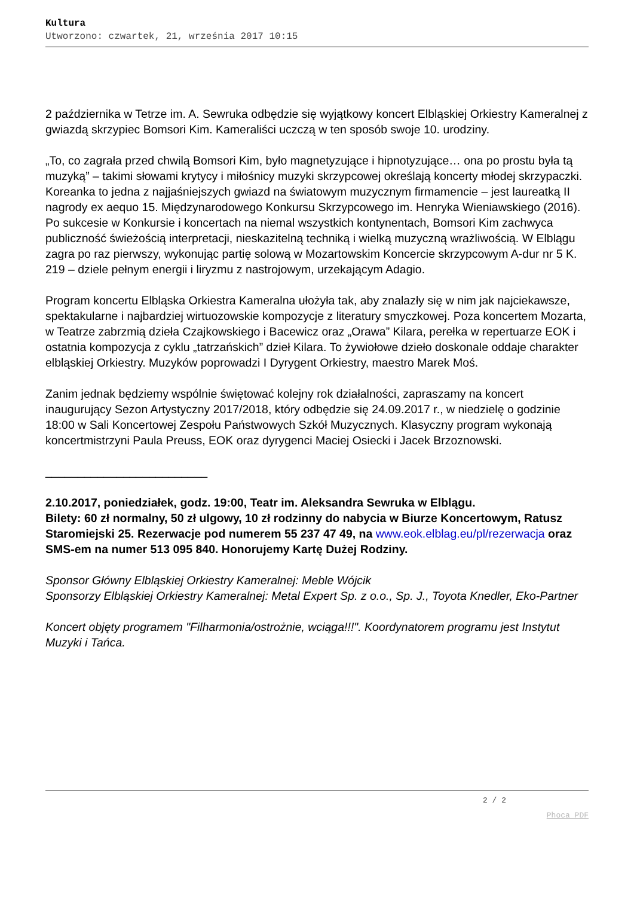Kultura
Utworzono: czwartek, 21, września 2017 10:15
2 października w Tetrze im. A. Sewruka odbędzie się wyjątkowy koncert Elbląskiej Orkiestry Kameralnej z gwiazdą skrzypiec Bomsori Kim. Kameraliści uczczą w ten sposób swoje 10. urodziny.
„To, co zagrała przed chwilą Bomsori Kim, było magnetyzujące i hipnotyzujące… ona po prostu była tą muzyką” – takimi słowami krytycy i miłośnicy muzyki skrzypcowej określają koncerty młodej skrzypaczki. Koreanka to jedna z najjaśniejszych gwiazd na światowym muzycznym firmamencie – jest laureatką II nagrody ex aequo 15. Międzynarodowego Konkursu Skrzypcowego im. Henryka Wieniawskiego (2016). Po sukcesie w Konkursie i koncertach na niemal wszystkich kontynentach, Bomsori Kim zachwyca publiczność świeżością interpretacji, nieskazitelną techniką i wielką muzyczną wrażliwością. W Elblągu zagra po raz pierwszy, wykonując partię solową w Mozartowskim Koncercie skrzypcowym A-dur nr 5 K. 219 – dziele pełnym energii i liryzmu z nastrojowym, urzekającym Adagio.
Program koncertu Elbląska Orkiestra Kameralna ułożyła tak, aby znalazły się w nim jak najciekawsze, spektakularne i najbardziej wirtuozowskie kompozycje z literatury smyczkowej. Poza koncertem Mozarta, w Teatrze zabrzmią dzieła Czajkowskiego i Bacewicz oraz „Orawa” Kilara, perełka w repertuarze EOK i ostatnia kompozycja z cyklu „tatrzańskich” dzieł Kilara. To żywiołowe dzieło doskonale oddaje charakter elbląskiej Orkiestry. Muzyków poprowadzi I Dyrygent Orkiestry, maestro Marek Moś.
Zanim jednak będziemy wspólnie świętować kolejny rok działalności, zapraszamy na koncert inaugurujący Sezon Artystyczny 2017/2018, który odbędzie się 24.09.2017 r., w niedzielę o godzinie 18:00 w Sali Koncertowej Zespołu Państwowych Szkół Muzycznych. Klasyczny program wykonają koncertmistrzyni Paula Preuss, EOK oraz dyrygenci Maciej Osiecki i Jacek Brzoznowski.
_________________________
2.10.2017, poniedziałek, godz. 19:00, Teatr im. Aleksandra Sewruka w Elblągu.
Bilety: 60 zł normalny, 50 zł ulgowy, 10 zł rodzinny do nabycia w Biurze Koncertowym, Ratusz Staromiejski 25. Rezerwacje pod numerem 55 237 47 49, na www.eok.elblag.eu/pl/rezerwacja oraz SMS-em na numer 513 095 840. Honorujemy Kartę Dużej Rodziny.
Sponsor Główny Elbląskiej Orkiestry Kameralnej: Meble Wójcik
Sponsorzy Elbląskiej Orkiestry Kameralnej: Metal Expert Sp. z o.o., Sp. J., Toyota Knedler, Eko-Partner
Koncert objęty programem "Filharmonia/ostrożnie, wciąga!!!". Koordynatorem programu jest Instytut Muzyki i Tańca.
2 / 2
Phoca PDF